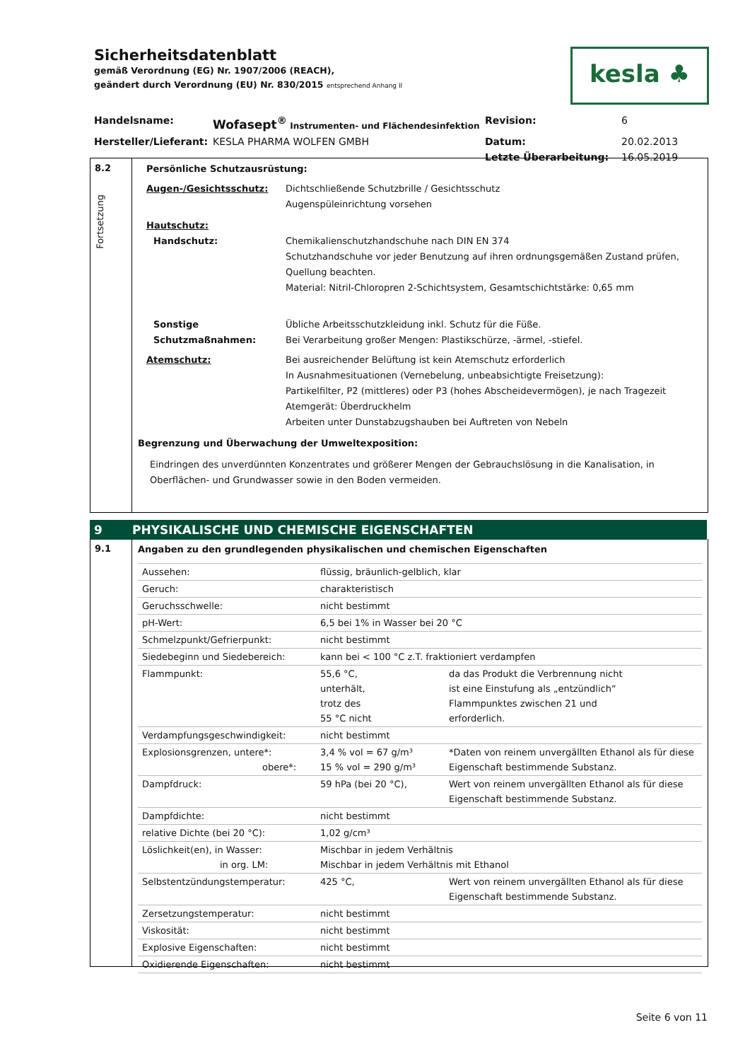Sicherheitsdatenblatt
gemäß Verordnung (EG) Nr. 1907/2006 (REACH),
geändert durch Verordnung (EU) Nr. 830/2015 entsprechend Anhang II
kesla ♣
Handelsname:
Wofasept<sup>®</sup> Instrumenten- und Flächendesinfektion
Revision:
6
Hersteller/Lieferant:
KESLA PHARMA WOLFEN GMBH
Datum:
20.02.2013
Letzte Überarbeitung:
16.05.2019
8.2
Fortsetzung
Persönliche Schutzausrüstung:
Augen-/Gesichtsschutz:
Dichtschließende Schutzbrille / Gesichtsschutz
Augenspüleinrichtung vorsehen
Hautschutz:
Handschutz:
Chemikalienschutzhandschuhe nach DIN EN 374
Schutzhandschuhe vor jeder Benutzung auf ihren ordnungsgemäßen Zustand prüfen, Quellung beachten.
Material: Nitril-Chloropren 2-Schichtsystem, Gesamtschichtstärke: 0,65 mm
Sonstige
Schutzmaßnahmen:
Übliche Arbeitsschutzkleidung inkl. Schutz für die Füße.
Bei Verarbeitung großer Mengen: Plastikschürze, -ärmel, -stiefel.
Atemschutz:
Bei ausreichender Belüftung ist kein Atemschutz erforderlich
In Ausnahmesituationen (Vernebelung, unbeabsichtigte Freisetzung):
Partikelfilter, P2 (mittleres) oder P3 (hohes Abscheidevermögen), je nach Tragezeit
Atemgerät: Überdruckhelm
Arbeiten unter Dunstabzugshauben bei Auftreten von Nebeln
Begrenzung und Überwachung der Umweltexposition:
Eindringen des unverdünnten Konzentrates und größerer Mengen der Gebrauchslösung in die Kanalisation, in Oberflächen- und Grundwasser sowie in den Boden vermeiden.
9 PHYSIKALISCHE UND CHEMISCHE EIGENSCHAFTEN
9.1
Angaben zu den grundlegenden physikalischen und chemischen Eigenschaften
| Aussehen: | flüssig, bräunlich-gelblich, klar | |
| Geruch: | charakteristisch | |
| Geruchsschwelle: | nicht bestimmt | |
| pH-Wert: | 6,5 bei 1% in Wasser bei 20 °C | |
| Schmelzpunkt/Gefrierpunkt: | nicht bestimmt | |
| Siedebeginn und Siedebereich: | kann bei < 100 °C z.T. fraktioniert verdampfen | |
| Flammpunkt: | 55,6 °C, unterhält, trotz des 55 °C nicht | da das Produkt die Verbrennung nicht ist eine Einstufung als „entzündlich“ Flammpunktes zwischen 21 und erforderlich. |
| Verdampfungsgeschwindigkeit: | nicht bestimmt | |
| Explosionsgrenzen, untere*: obere*: | 3,4 % vol = 67 g/m³ 15 % vol = 290 g/m³ | *Daten von reinem unvergällten Ethanol als für diese Eigenschaft bestimmende Substanz. |
| Dampfdruck: | 59 hPa (bei 20 °C), | Wert von reinem unvergällten Ethanol als für diese Eigenschaft bestimmende Substanz. |
| Dampfdichte: | nicht bestimmt | |
| relative Dichte (bei 20 °C): | 1,02 g/cm³ | |
| Löslichkeit(en), in Wasser: in org. LM: | Mischbar in jedem Verhältnis Mischbar in jedem Verhältnis mit Ethanol | |
| Selbstentzündungstemperatur: | 425 °C, | Wert von reinem unvergällten Ethanol als für diese Eigenschaft bestimmende Substanz. |
| Zersetzungstemperatur: | nicht bestimmt | |
| Viskosität: | nicht bestimmt | |
| Explosive Eigenschaften: | nicht bestimmt | |
| Oxidierende Eigenschaften: | nicht bestimmt | |
Seite 6 von 11